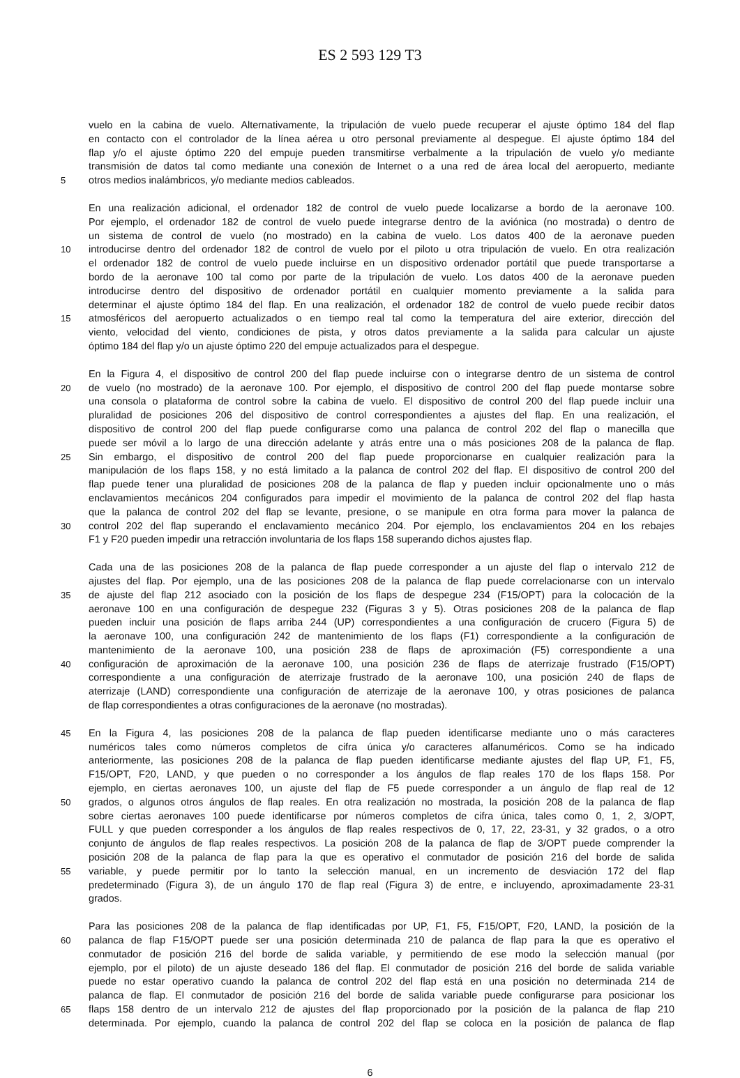ES 2 593 129 T3
vuelo en la cabina de vuelo. Alternativamente, la tripulación de vuelo puede recuperar el ajuste óptimo 184 del flap
en contacto con el controlador de la línea aérea u otro personal previamente al despegue. El ajuste óptimo 184 del
flap y/o el ajuste óptimo 220 del empuje pueden transmitirse verbalmente a la tripulación de vuelo y/o mediante
transmisión de datos tal como mediante una conexión de Internet o a una red de área local del aeropuerto, mediante
5 otros medios inalámbricos, y/o mediante medios cableados.
En una realización adicional, el ordenador 182 de control de vuelo puede localizarse a bordo de la aeronave 100.
Por ejemplo, el ordenador 182 de control de vuelo puede integrarse dentro de la aviónica (no mostrada) o dentro de
un sistema de control de vuelo (no mostrado) en la cabina de vuelo. Los datos 400 de la aeronave pueden
10 introducirse dentro del ordenador 182 de control de vuelo por el piloto u otra tripulación de vuelo. En otra realización
el ordenador 182 de control de vuelo puede incluirse en un dispositivo ordenador portátil que puede transportarse a
bordo de la aeronave 100 tal como por parte de la tripulación de vuelo. Los datos 400 de la aeronave pueden
introducirse dentro del dispositivo de ordenador portátil en cualquier momento previamente a la salida para
determinar el ajuste óptimo 184 del flap. En una realización, el ordenador 182 de control de vuelo puede recibir datos
15 atmosféricos del aeropuerto actualizados o en tiempo real tal como la temperatura del aire exterior, dirección del
viento, velocidad del viento, condiciones de pista, y otros datos previamente a la salida para calcular un ajuste
óptimo 184 del flap y/o un ajuste óptimo 220 del empuje actualizados para el despegue.
En la Figura 4, el dispositivo de control 200 del flap puede incluirse con o integrarse dentro de un sistema de control
20 de vuelo (no mostrado) de la aeronave 100. Por ejemplo, el dispositivo de control 200 del flap puede montarse sobre
una consola o plataforma de control sobre la cabina de vuelo. El dispositivo de control 200 del flap puede incluir una
pluralidad de posiciones 206 del dispositivo de control correspondientes a ajustes del flap. En una realización, el
dispositivo de control 200 del flap puede configurarse como una palanca de control 202 del flap o manecilla que
puede ser móvil a lo largo de una dirección adelante y atrás entre una o más posiciones 208 de la palanca de flap.
25 Sin embargo, el dispositivo de control 200 del flap puede proporcionarse en cualquier realización para la
manipulación de los flaps 158, y no está limitado a la palanca de control 202 del flap. El dispositivo de control 200 del
flap puede tener una pluralidad de posiciones 208 de la palanca de flap y pueden incluir opcionalmente uno o más
enclavamientos mecánicos 204 configurados para impedir el movimiento de la palanca de control 202 del flap hasta
que la palanca de control 202 del flap se levante, presione, o se manipule en otra forma para mover la palanca de
30 control 202 del flap superando el enclavamiento mecánico 204. Por ejemplo, los enclavamientos 204 en los rebajes
F1 y F20 pueden impedir una retracción involuntaria de los flaps 158 superando dichos ajustes flap.
Cada una de las posiciones 208 de la palanca de flap puede corresponder a un ajuste del flap o intervalo 212 de
ajustes del flap. Por ejemplo, una de las posiciones 208 de la palanca de flap puede correlacionarse con un intervalo
35 de ajuste del flap 212 asociado con la posición de los flaps de despegue 234 (F15/OPT) para la colocación de la
aeronave 100 en una configuración de despegue 232 (Figuras 3 y 5). Otras posiciones 208 de la palanca de flap
pueden incluir una posición de flaps arriba 244 (UP) correspondientes a una configuración de crucero (Figura 5) de
la aeronave 100, una configuración 242 de mantenimiento de los flaps (F1) correspondiente a la configuración de
mantenimiento de la aeronave 100, una posición 238 de flaps de aproximación (F5) correspondiente a una
40 configuración de aproximación de la aeronave 100, una posición 236 de flaps de aterrizaje frustrado (F15/OPT)
correspondiente a una configuración de aterrizaje frustrado de la aeronave 100, una posición 240 de flaps de
aterrizaje (LAND) correspondiente una configuración de aterrizaje de la aeronave 100, y otras posiciones de palanca
de flap correspondientes a otras configuraciones de la aeronave (no mostradas).
45 En la Figura 4, las posiciones 208 de la palanca de flap pueden identificarse mediante uno o más caracteres
numéricos tales como números completos de cifra única y/o caracteres alfanuméricos. Como se ha indicado
anteriormente, las posiciones 208 de la palanca de flap pueden identificarse mediante ajustes del flap UP, F1, F5,
F15/OPT, F20, LAND, y que pueden o no corresponder a los ángulos de flap reales 170 de los flaps 158. Por
ejemplo, en ciertas aeronaves 100, un ajuste del flap de F5 puede corresponder a un ángulo de flap real de 12
50 grados, o algunos otros ángulos de flap reales. En otra realización no mostrada, la posición 208 de la palanca de flap
sobre ciertas aeronaves 100 puede identificarse por números completos de cifra única, tales como 0, 1, 2, 3/OPT,
FULL y que pueden corresponder a los ángulos de flap reales respectivos de 0, 17, 22, 23-31, y 32 grados, o a otro
conjunto de ángulos de flap reales respectivos. La posición 208 de la palanca de flap de 3/OPT puede comprender la
posición 208 de la palanca de flap para la que es operativo el conmutador de posición 216 del borde de salida
55 variable, y puede permitir por lo tanto la selección manual, en un incremento de desviación 172 del flap
predeterminado (Figura 3), de un ángulo 170 de flap real (Figura 3) de entre, e incluyendo, aproximadamente 23-31
grados.
Para las posiciones 208 de la palanca de flap identificadas por UP, F1, F5, F15/OPT, F20, LAND, la posición de la
60 palanca de flap F15/OPT puede ser una posición determinada 210 de palanca de flap para la que es operativo el
conmutador de posición 216 del borde de salida variable, y permitiendo de ese modo la selección manual (por
ejemplo, por el piloto) de un ajuste deseado 186 del flap. El conmutador de posición 216 del borde de salida variable
puede no estar operativo cuando la palanca de control 202 del flap está en una posición no determinada 214 de
palanca de flap. El conmutador de posición 216 del borde de salida variable puede configurarse para posicionar los
65 flaps 158 dentro de un intervalo 212 de ajustes del flap proporcionado por la posición de la palanca de flap 210
determinada. Por ejemplo, cuando la palanca de control 202 del flap se coloca en la posición de palanca de flap
6